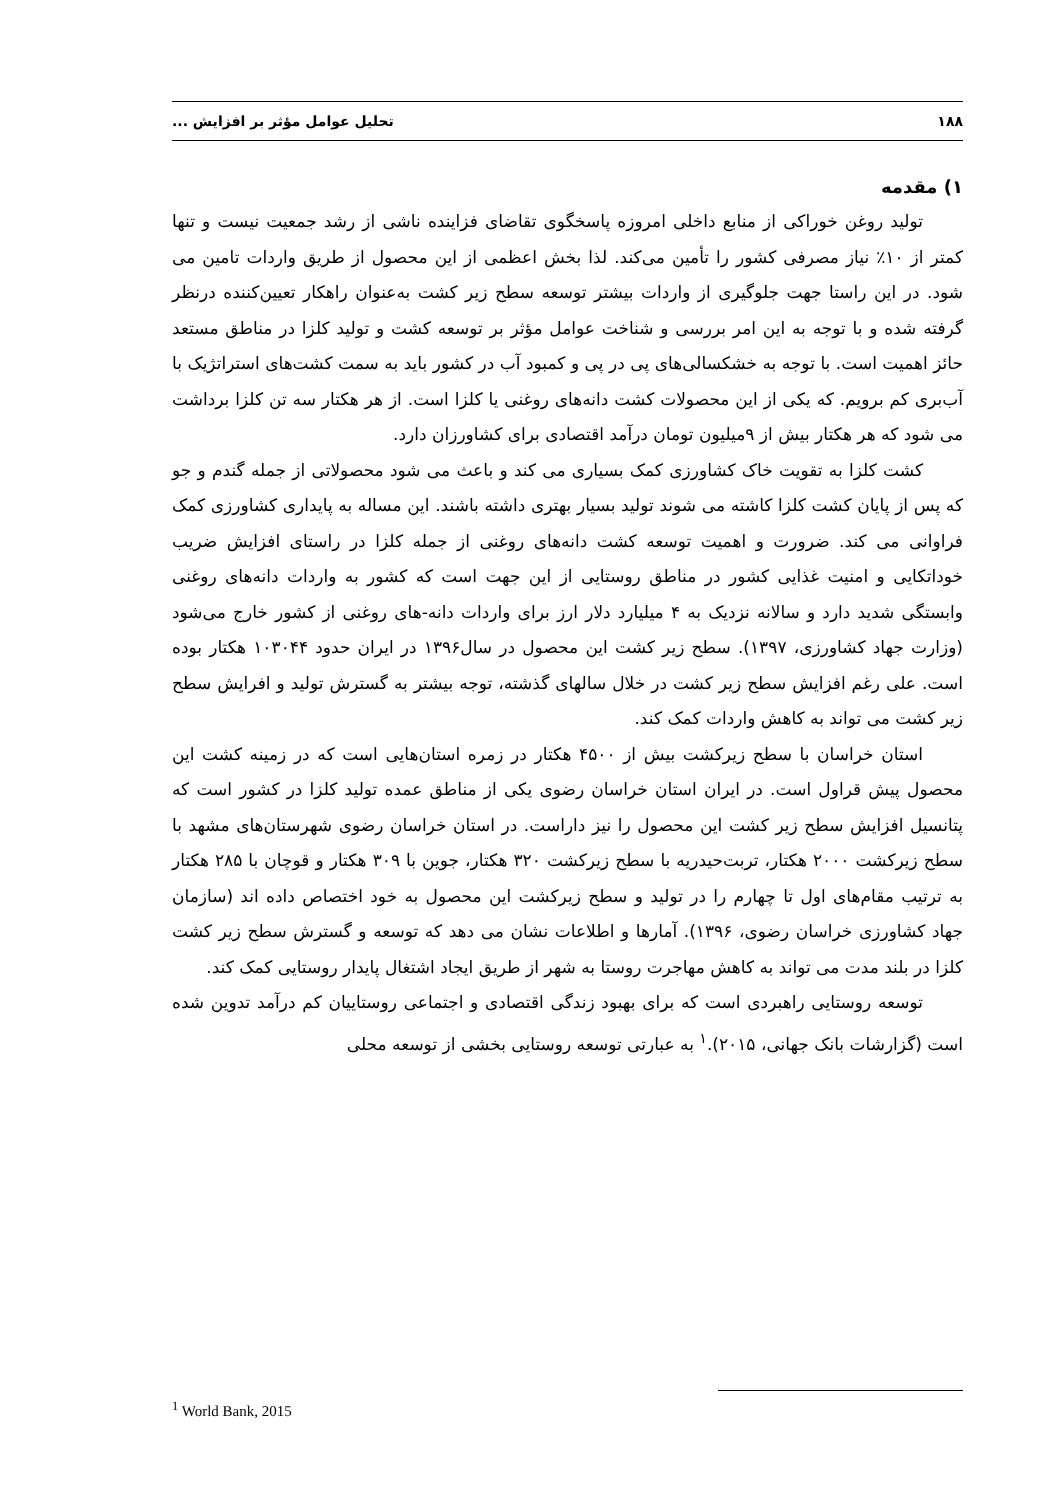۱۸۸ تحلیل عوامل مؤثر بر افزایش ...
۱) مقدمه
تولید روغن خوراکی از منابع داخلی امروزه پاسخگوی تقاضای فزاینده ناشی از رشد جمعیت نیست و تنها کمتر از ۱۰٪ نیاز مصرفی کشور را تأمین می‌کند. لذا بخش اعظمی از این محصول از طریق واردات تامین می شود. در این راستا جهت جلوگیری از واردات بیشتر توسعه سطح زیر کشت به‌عنوان راهکار تعیین‌کننده درنظر گرفته شده و با توجه به این امر بررسی و شناخت عوامل مؤثر بر توسعه کشت و تولید کلزا در مناطق مستعد حائز اهمیت است. با توجه به خشکسالی‌های پی در پی و کمبود آب در کشور باید به سمت کشت‌های استراتژیک با آب‌بری کم برویم. که یکی از این محصولات کشت دانه‌های روغنی یا کلزا است. از هر هکتار سه تن کلزا برداشت می شود که هر هکتار بیش از ۹میلیون تومان درآمد اقتصادی برای کشاورزان دارد.
کشت کلزا به تقویت خاک کشاورزی کمک بسیاری می کند و باعث می شود محصولاتی از جمله گندم و جو که پس از پایان کشت کلزا کاشته می شوند تولید بسیار بهتری داشته باشند. این مساله به پایداری کشاورزی کمک فراوانی می کند. ضرورت و اهمیت توسعه کشت دانه‌های روغنی از جمله کلزا در راستای افزایش ضریب خوداتکایی و امنیت غذایی کشور در مناطق روستایی از این جهت است که کشور به واردات دانه‌های روغنی وابستگی شدید دارد و سالانه نزدیک به ۴ میلیارد دلار ارز برای واردات دانه-های روغنی از کشور خارج می‌شود (وزارت جهاد کشاورزی، ۱۳۹۷). سطح زیر کشت این محصول در سال۱۳۹۶ در ایران حدود ۱۰۳۰۴۴ هکتار بوده است. علی رغم افزایش سطح زیر کشت در خلال سالهای گذشته، توجه بیشتر به گسترش تولید و افرایش سطح زیر کشت می تواند به کاهش واردات کمک کند.
استان خراسان با سطح زیرکشت بیش از ۴۵۰۰ هکتار در زمره استان‌هایی است که در زمینه کشت این محصول پیش قراول است. در ایران استان خراسان رضوی یکی از مناطق عمده تولید کلزا در کشور است که پتانسیل افزایش سطح زیر کشت این محصول را نیز داراست. در استان خراسان رضوی شهرستان‌های مشهد با سطح زیرکشت ۲۰۰۰ هکتار، تربت‌حیدریه با سطح زیرکشت ۳۲۰ هکتار، جوین با ۳۰۹ هکتار و قوچان با ۲۸۵ هکتار به ترتیب مقام‌های اول تا چهارم را در تولید و سطح زیرکشت این محصول به خود اختصاص داده اند (سازمان جهاد کشاورزی خراسان رضوی، ۱۳۹۶). آمارها و اطلاعات نشان می دهد که توسعه و گسترش سطح زیر کشت کلزا در بلند مدت می تواند به کاهش مهاجرت روستا به شهر از طریق ایجاد اشتغال پایدار روستایی کمک کند.
توسعه روستایی راهبردی است که برای بهبود زندگی اقتصادی و اجتماعی روستاییان کم درآمد تدوین شده است (گزارشات بانک جهانی، ۲۰۱۵).<sup>۱</sup> به عبارتی توسعه روستایی بخشی از توسعه محلی
<sup>1</sup> World Bank, 2015